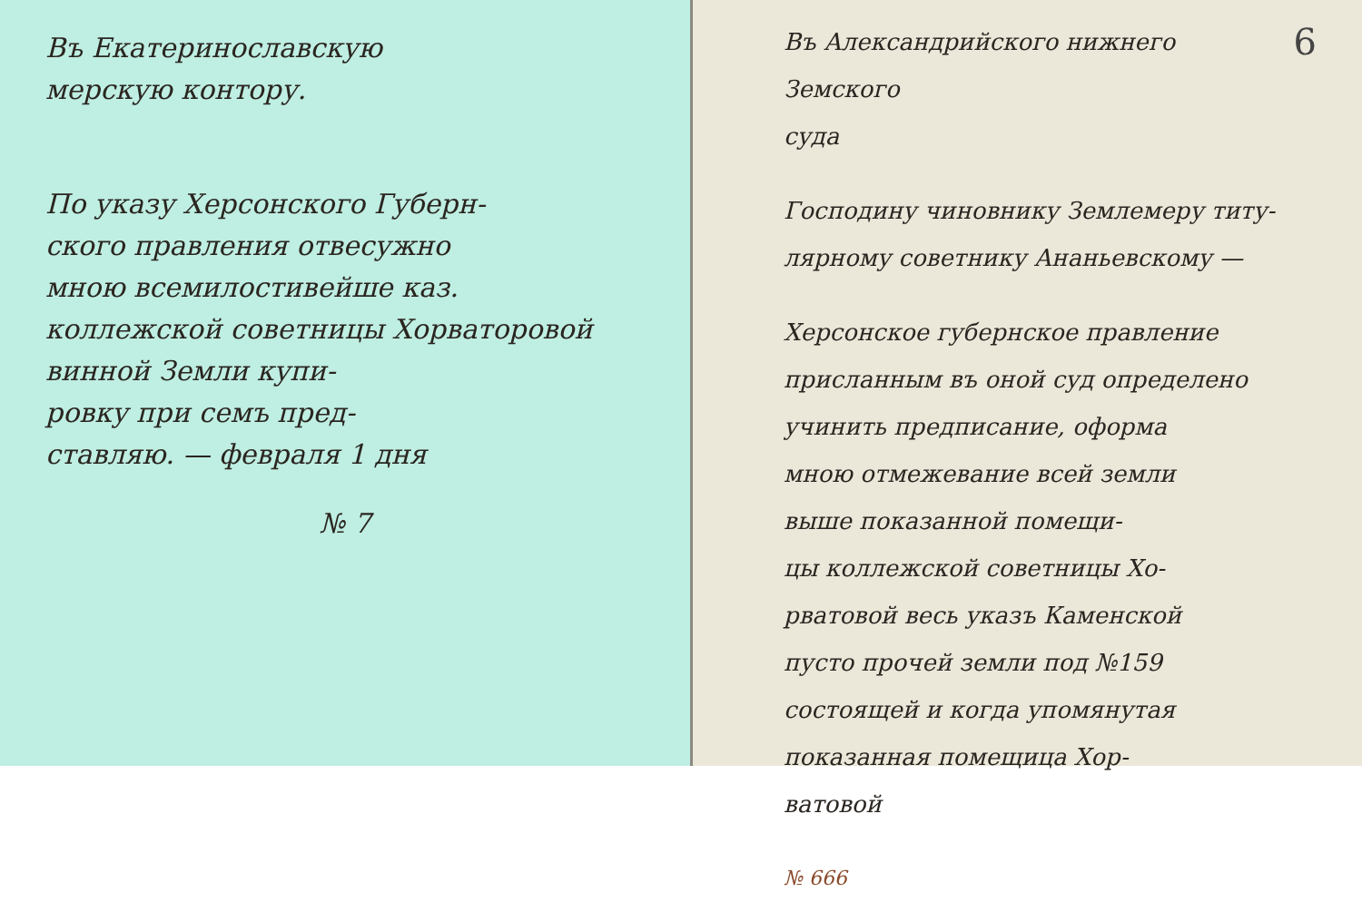Въ Екатеринославскую
мерскую контору.
По указу Херсонского Губерн-
ского правления отвесужно
мною всемилостивейше каз.
коллежской советницы Хорваторовой
винной Земли купи-
ровку при семъ пред-
ставляю. — февраля 1 дня
№ 7
6
Въ Александрийского нижнего Земского
суда
Господину чиновнику Землемеру титу-
лярному советнику Ананьевскому —
Херсонское губернское правление
присланным въ оной суд определено
учинить предписание, оформа
мною отмежевание всей земли
выше показанной помещи-
цы коллежской советницы Хо-
рватовой весь указъ Каменской
пусто прочей земли под №159
состоящей и когда упомянутая
показанная помещица Хор-
ватовой
№ 666